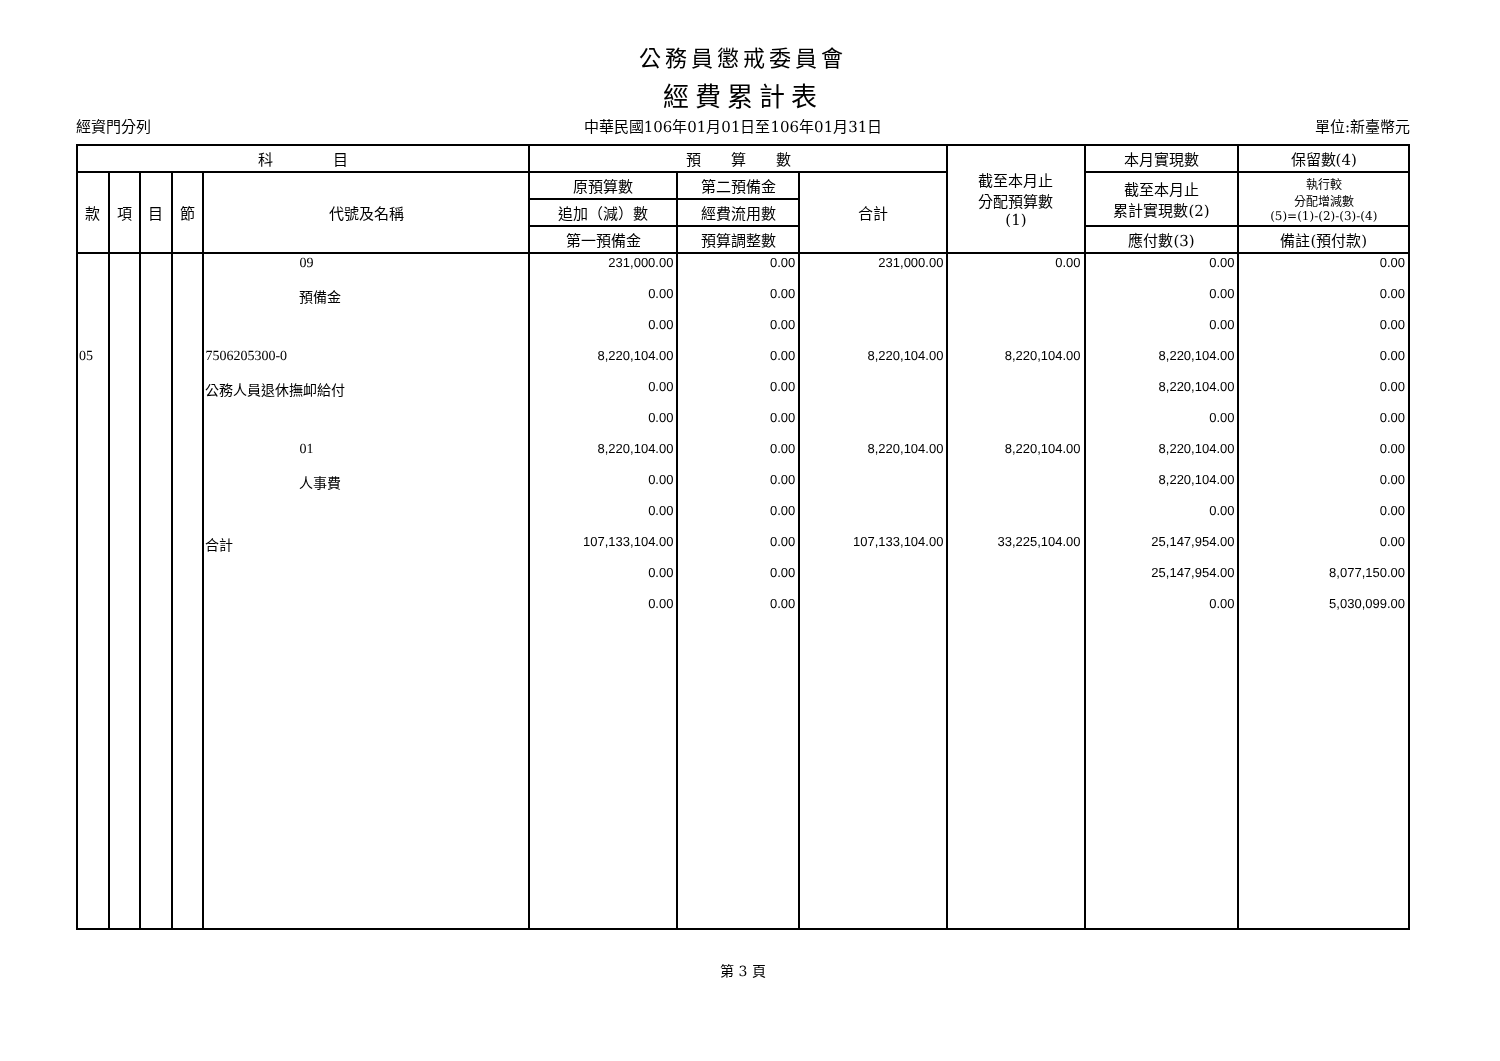公務員懲戒委員會
經費累計表
經資門分列 中華民國106年01月01日至106年01月31日 單位:新臺幣元
| 科 目 | | | | | 預 算 數 | | | 截至本月止 分配預算數 (1) | 本月實現數 | 保留數(4) |
| --- | --- | --- | --- | --- | --- | --- | --- | --- | --- | --- |
| 款 | 項 | 目 | 節 | 代號及名稱 | 原預算數 | 第二預備金 | 合計 | | 截至本月止 累計實現數(2) | 執行較 分配增減數 (5)=(1)-(2)-(3)-(4) |
| | | | | | 追加（減）數 | 經費流用數 | | | | |
| | | | | | 第一預備金 | 預算調整數 | | | 應付數(3) | 備註(預付款) |
| | | | | 09 | 231,000.00 | 0.00 | 231,000.00 | 0.00 | 0.00 | 0.00 |
| | | | | 預備金 | 0.00 | 0.00 | | | 0.00 | 0.00 |
| | | | | | 0.00 | 0.00 | | | 0.00 | 0.00 |
| 05 | | | | 7506205300-0 | 8,220,104.00 | 0.00 | 8,220,104.00 | 8,220,104.00 | 8,220,104.00 | 0.00 |
| | | | | 公務人員退休撫卹給付 | 0.00 | 0.00 | | | 8,220,104.00 | 0.00 |
| | | | | | 0.00 | 0.00 | | | 0.00 | 0.00 |
| | | | | 01 | 8,220,104.00 | 0.00 | 8,220,104.00 | 8,220,104.00 | 8,220,104.00 | 0.00 |
| | | | | 人事費 | 0.00 | 0.00 | | | 8,220,104.00 | 0.00 |
| | | | | | 0.00 | 0.00 | | | 0.00 | 0.00 |
| | | | | 合計 | 107,133,104.00 | 0.00 | 107,133,104.00 | 33,225,104.00 | 25,147,954.00 | 0.00 |
| | | | | | 0.00 | 0.00 | | | 25,147,954.00 | 8,077,150.00 |
| | | | | | 0.00 | 0.00 | | | 0.00 | 5,030,099.00 |
第 3 頁